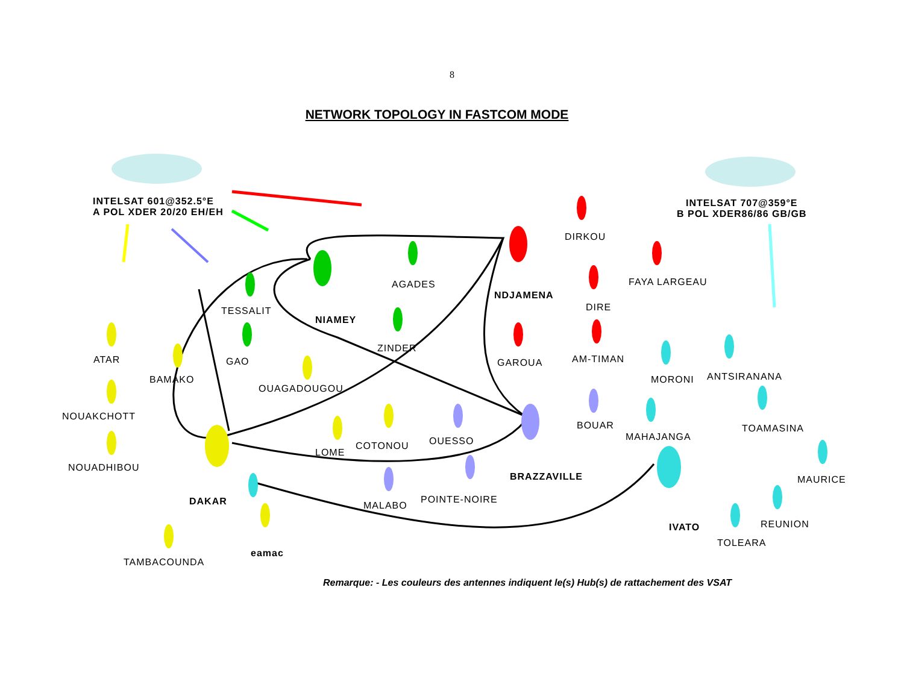8
NETWORK TOPOLOGY IN FASTCOM MODE
INTELSAT 601@352.5°E
A POL XDER 20/20 EH/EH
INTELSAT 707@359°E
B POL XDER86/86 GB/GB
DIRKOU
FAYA LARGEAU
AGADES
NDJAMENA
DIRE
TESSALIT
NIAMEY
ZINDER
AM-TIMAN
ATAR GAO GAROUA
ANTSIRANANA
BAMAKO MORONI
OUAGADOUGOU
NOUAKCHOTT
BOUAR TOAMASINA
MAHAJANGA
OUESSO
COTONOU
LOME
NOUADHIBOU
BRAZZAVILLE MAURICE
POINTE-NOIRE
DAKAR MALABO
REUNION
IVATO
TOLEARA
eamac
TAMBACOUNDA
Remarque: - Les couleurs des antennes indiquent le(s) Hub(s) de rattachement des VSAT